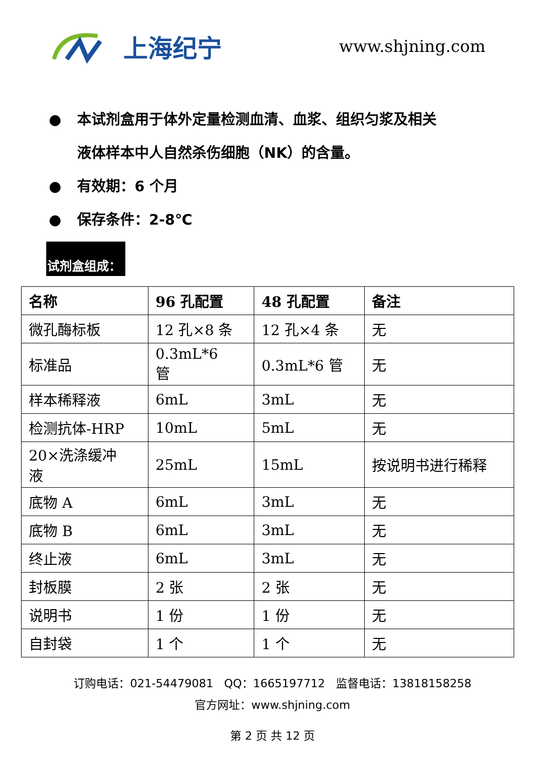上海纪宁
www.shjning.com
● 本试剂盒用于体外定量检测血清、血浆、组织匀浆及相关
液体样本中人自然杀伤细胞（NK）的含量。
● 有效期：6 个月
● 保存条件：2-8℃
试剂盒组成：
| 名称 | 96 孔配置 | 48 孔配置 | 备注 |
| --- | --- | --- | --- |
| 微孔酶标板 | 12 孔×8 条 | 12 孔×4 条 | 无 |
| 标准品 | 0.3mL*6 管 | 0.3mL*6 管 | 无 |
| 样本稀释液 | 6mL | 3mL | 无 |
| 检测抗体-HRP | 10mL | 5mL | 无 |
| 20×洗涤缓冲 液 | 25mL | 15mL | 按说明书进行稀释 |
| 底物 A | 6mL | 3mL | 无 |
| 底物 B | 6mL | 3mL | 无 |
| 终止液 | 6mL | 3mL | 无 |
| 封板膜 | 2 张 | 2 张 | 无 |
| 说明书 | 1 份 | 1 份 | 无 |
| 自封袋 | 1 个 | 1 个 | 无 |
订购电话：021-54479081 QQ：1665197712 监督电话：13818158258
官方网址：www.shjning.com
第 2 页 共 12 页